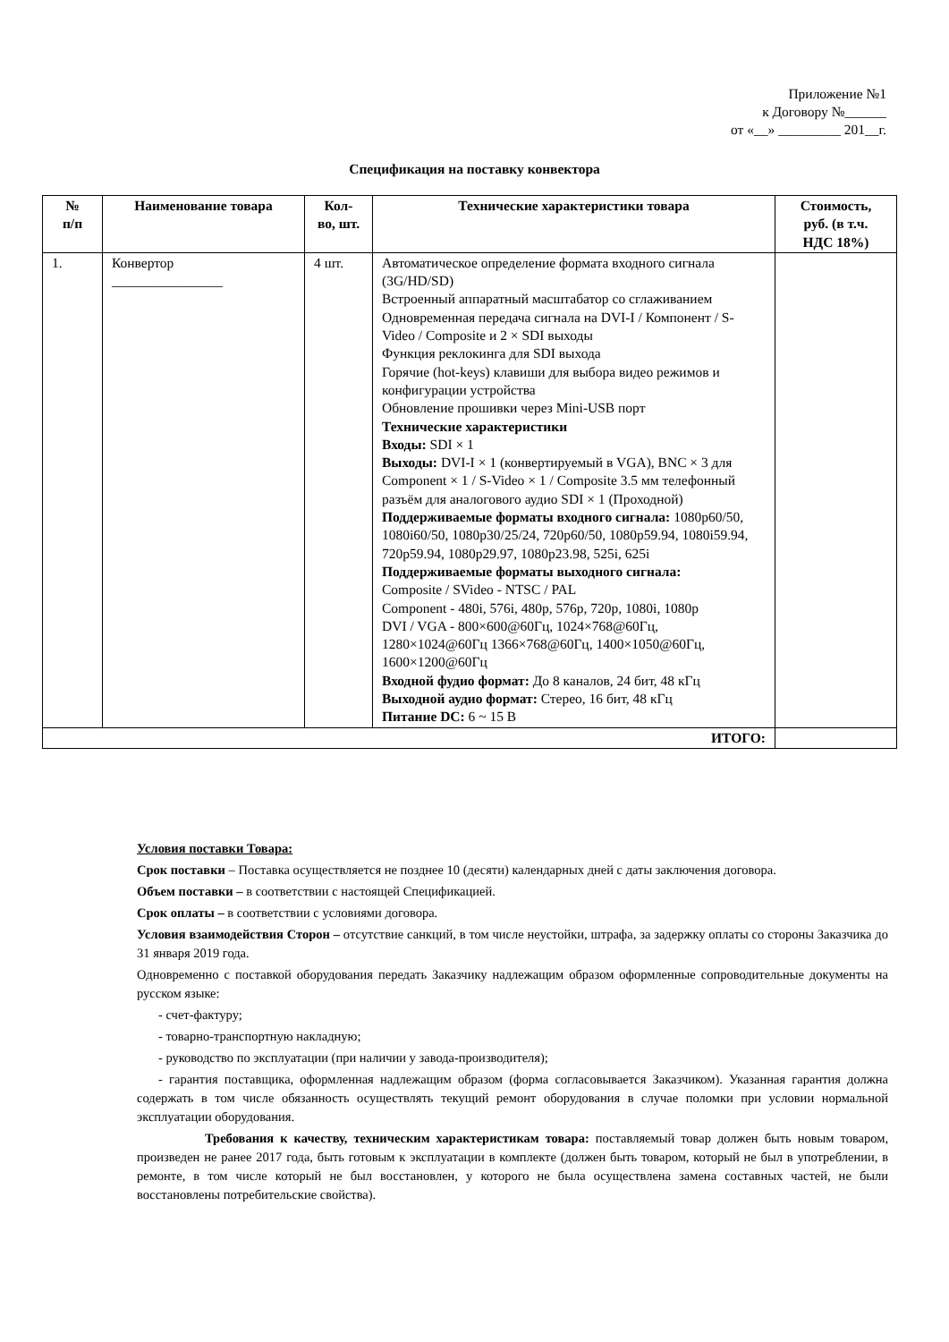Приложение №1
к Договору №______
от «__» _________ 201__г.
Спецификация на поставку конвектора
| № п/п | Наименование товара | Кол- во, шт. | Технические характеристики товара | Стоимость, руб. (в т.ч. НДС 18%) |
| --- | --- | --- | --- | --- |
| 1. | Конвертор ________________ | 4 шт. | Автоматическое определение формата входного сигнала (3G/HD/SD) Встроенный аппаратный масштабатор со сглаживанием Одновременная передача сигнала на DVI-I / Компонент / S-Video / Composite и 2 × SDI выходы Функция реклокинга для SDI выхода Горячие (hot-keys) клавиши для выбора видео режимов и конфигурации устройства Обновление прошивки через Mini-USB порт Технические характеристики Входы: SDI × 1 Выходы: DVI-I × 1 (конвертируемый в VGA), BNC × 3 для Component × 1 / S-Video × 1 / Composite 3.5 мм телефонный разъём для аналогового аудио SDI × 1 (Проходной) Поддерживаемые форматы входного сигнала: 1080p60/50, 1080i60/50, 1080p30/25/24, 720p60/50, 1080p59.94, 1080i59.94, 720p59.94, 1080p29.97, 1080p23.98, 525i, 625i Поддерживаемые форматы выходного сигнала: Composite / SVideo - NTSC / PAL Component - 480i, 576i, 480p, 576p, 720p, 1080i, 1080p DVI / VGA - 800×600@60Гц, 1024×768@60Гц, 1280×1024@60Гц 1366×768@60Гц, 1400×1050@60Гц, 1600×1200@60Гц Входной фудио формат: До 8 каналов, 24 бит, 48 кГц Выходной аудио формат: Стерео, 16 бит, 48 кГц Питание DC: 6 ~ 15 В | |
| ИТОГО: | | | | |
Условия поставки Товара:
Срок поставки – Поставка осуществляется не позднее 10 (десяти) календарных дней с даты заключения договора.
Объем поставки – в соответствии с настоящей Спецификацией.
Срок оплаты – в соответствии с условиями договора.
Условия взаимодействия Сторон – отсутствие санкций, в том числе неустойки, штрафа, за задержку оплаты со стороны Заказчика до 31 января 2019 года.
Одновременно с поставкой оборудования передать Заказчику надлежащим образом оформленные сопроводительные документы на русском языке:
- счет-фактуру;
- товарно-транспортную накладную;
- руководство по эксплуатации (при наличии у завода-производителя);
- гарантия поставщика, оформленная надлежащим образом (форма согласовывается Заказчиком). Указанная гарантия должна содержать в том числе обязанность осуществлять текущий ремонт оборудования в случае поломки при условии нормальной эксплуатации оборудования.
Требования к качеству, техническим характеристикам товара: поставляемый товар должен быть новым товаром, произведен не ранее 2017 года, быть готовым к эксплуатации в комплекте (должен быть товаром, который не был в употреблении, в ремонте, в том числе который не был восстановлен, у которого не была осуществлена замена составных частей, не были восстановлены потребительские свойства).